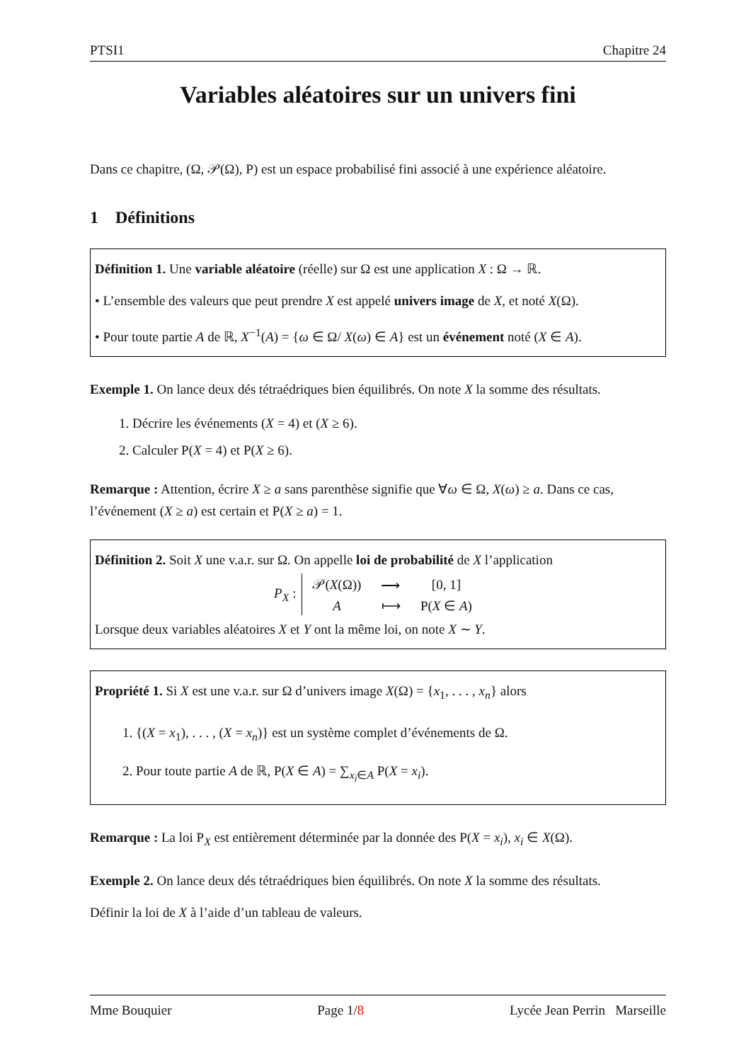PTSI1 Chapitre 24
Variables aléatoires sur un univers fini
Dans ce chapitre, (Ω, 𝒫(Ω), P) est un espace probabilisé fini associé à une expérience aléatoire.
1 Définitions
Définition 1. Une variable aléatoire (réelle) sur Ω est une application X : Ω → ℝ.
• L’ensemble des valeurs que peut prendre X est appelé univers image de X, et noté X(Ω).
• Pour toute partie A de ℝ, X<sup>−1</sup>(A) = {ω ∈ Ω/ X(ω) ∈ A} est un événement noté (X ∈ A).
Exemple 1. On lance deux dés tétraédriques bien équilibrés. On note X la somme des résultats.
1. Décrire les événements (X = 4) et (X ≥ 6).
2. Calculer P(X = 4) et P(X ≥ 6).
Remarque : Attention, écrire X ≥ a sans parenthèse signifie que ∀ω ∈ Ω, X(ω) ≥ a. Dans ce cas, l’événement (X ≥ a) est certain et P(X ≥ a) = 1.
Définition 2. Soit X une v.a.r. sur Ω. On appelle loi de probabilité de X l’application
P<sub>X</sub> :
| 𝒫( X (Ω)) | ⟶ | [0, 1] |
| A | ⟼ | P( X ∈ A ) |
Lorsque deux variables aléatoires X et Y ont la même loi, on note X ∼ Y.
Propriété 1. Si X est une v.a.r. sur Ω d’univers image X(Ω) = {x<sub>1</sub>, . . . , x<sub>n</sub>} alors
1. {(X = x<sub>1</sub>), . . . , (X = x<sub>n</sub>)} est un système complet d’événements de Ω.
2. Pour toute partie A de ℝ, P(X ∈ A) = ∑<sub>x<sub>i</sub>∈A</sub> P(X = x<sub>i</sub>).
Remarque : La loi P<sub>X</sub> est entièrement déterminée par la donnée des P(X = x<sub>i</sub>), x<sub>i</sub> ∈ X(Ω).
Exemple 2. On lance deux dés tétraédriques bien équilibrés. On note X la somme des résultats.
Définir la loi de X à l’aide d’un tableau de valeurs.
Mme Bouquier Page 1/8 Lycée Jean Perrin Marseille